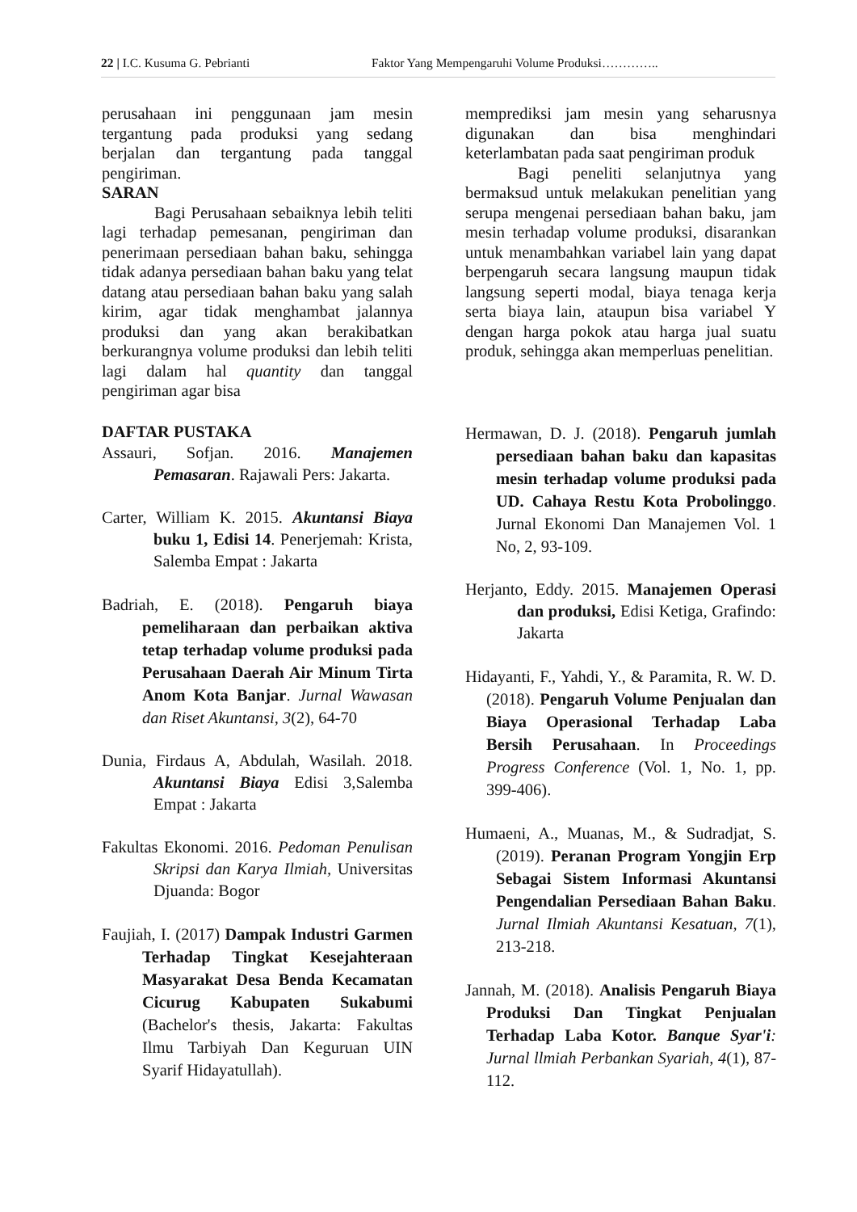22 | I.C. Kusuma G. Pebrianti Faktor Yang Mempengaruhi Volume Produksi…………..
perusahaan ini penggunaan jam mesin tergantung pada produksi yang sedang berjalan dan tergantung pada tanggal pengiriman.
SARAN
Bagi Perusahaan sebaiknya lebih teliti lagi terhadap pemesanan, pengiriman dan penerimaan persediaan bahan baku, sehingga tidak adanya persediaan bahan baku yang telat datang atau persediaan bahan baku yang salah kirim, agar tidak menghambat jalannya produksi dan yang akan berakibatkan berkurangnya volume produksi dan lebih teliti lagi dalam hal quantity dan tanggal pengiriman agar bisa
memprediksi jam mesin yang seharusnya digunakan dan bisa menghindari keterlambatan pada saat pengiriman produk
Bagi peneliti selanjutnya yang bermaksud untuk melakukan penelitian yang serupa mengenai persediaan bahan baku, jam mesin terhadap volume produksi, disarankan untuk menambahkan variabel lain yang dapat berpengaruh secara langsung maupun tidak langsung seperti modal, biaya tenaga kerja serta biaya lain, ataupun bisa variabel Y dengan harga pokok atau harga jual suatu produk, sehingga akan memperluas penelitian.
DAFTAR PUSTAKA
Assauri, Sofjan. 2016. Manajemen Pemasaran. Rajawali Pers: Jakarta.
Carter, William K. 2015. Akuntansi Biaya buku 1, Edisi 14. Penerjemah: Krista, Salemba Empat : Jakarta
Badriah, E. (2018). Pengaruh biaya pemeliharaan dan perbaikan aktiva tetap terhadap volume produksi pada Perusahaan Daerah Air Minum Tirta Anom Kota Banjar. Jurnal Wawasan dan Riset Akuntansi, 3(2), 64-70
Dunia, Firdaus A, Abdulah, Wasilah. 2018. Akuntansi Biaya Edisi 3,Salemba Empat : Jakarta
Fakultas Ekonomi. 2016. Pedoman Penulisan Skripsi dan Karya Ilmiah, Universitas Djuanda: Bogor
Faujiah, I. (2017) Dampak Industri Garmen Terhadap Tingkat Kesejahteraan Masyarakat Desa Benda Kecamatan Cicurug Kabupaten Sukabumi (Bachelor's thesis, Jakarta: Fakultas Ilmu Tarbiyah Dan Keguruan UIN Syarif Hidayatullah).
Hermawan, D. J. (2018). Pengaruh jumlah persediaan bahan baku dan kapasitas mesin terhadap volume produksi pada UD. Cahaya Restu Kota Probolinggo. Jurnal Ekonomi Dan Manajemen Vol. 1 No, 2, 93-109.
Herjanto, Eddy. 2015. Manajemen Operasi dan produksi, Edisi Ketiga, Grafindo: Jakarta
Hidayanti, F., Yahdi, Y., & Paramita, R. W. D. (2018). Pengaruh Volume Penjualan dan Biaya Operasional Terhadap Laba Bersih Perusahaan. In Proceedings Progress Conference (Vol. 1, No. 1, pp. 399-406).
Humaeni, A., Muanas, M., & Sudradjat, S. (2019). Peranan Program Yongjin Erp Sebagai Sistem Informasi Akuntansi Pengendalian Persediaan Bahan Baku. Jurnal Ilmiah Akuntansi Kesatuan, 7(1), 213-218.
Jannah, M. (2018). Analisis Pengaruh Biaya Produksi Dan Tingkat Penjualan Terhadap Laba Kotor. Banque Syar'i: Jurnal llmiah Perbankan Syariah, 4(1), 87-112.